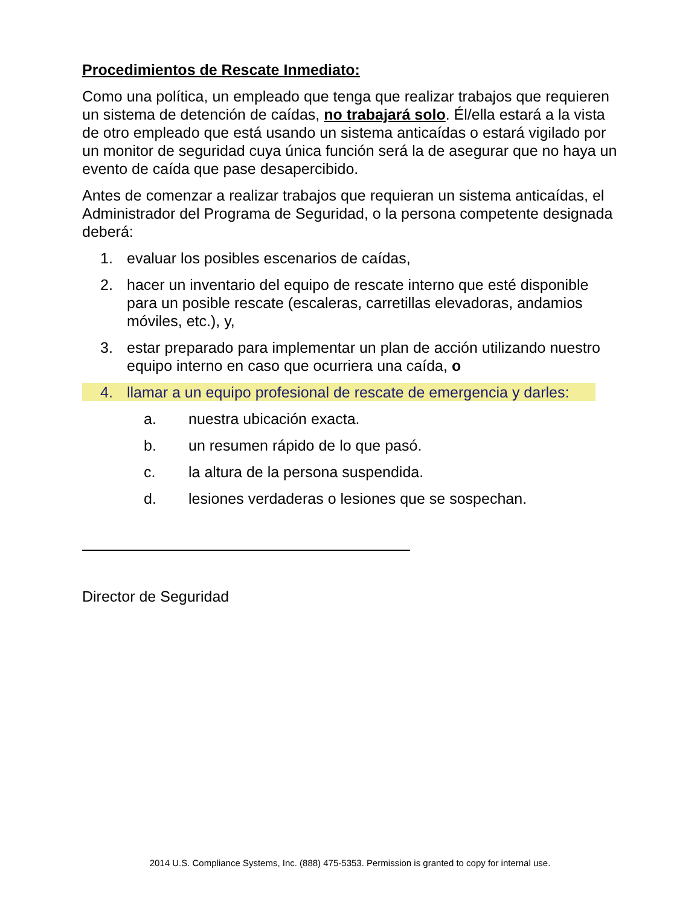Procedimientos de Rescate Inmediato:
Como una política, un empleado que tenga que realizar trabajos que requieren un sistema de detención de caídas, no trabajará solo. Él/ella estará a la vista de otro empleado que está usando un sistema anticaídas o estará vigilado por un monitor de seguridad cuya única función será la de asegurar que no haya un evento de caída que pase desapercibido.
Antes de comenzar a realizar trabajos que requieran un sistema anticaídas, el Administrador del Programa de Seguridad, o la persona competente designada deberá:
1. evaluar los posibles escenarios de caídas,
2. hacer un inventario del equipo de rescate interno que esté disponible para un posible rescate (escaleras, carretillas elevadoras, andamios móviles, etc.), y,
3. estar preparado para implementar un plan de acción utilizando nuestro equipo interno en caso que ocurriera una caída, o
4. llamar a un equipo profesional de rescate de emergencia y darles:
a. nuestra ubicación exacta.
b. un resumen rápido de lo que pasó.
c. la altura de la persona suspendida.
d. lesiones verdaderas o lesiones que se sospechan.
Director de Seguridad
2014 U.S. Compliance Systems, Inc. (888) 475-5353. Permission is granted to copy for internal use.